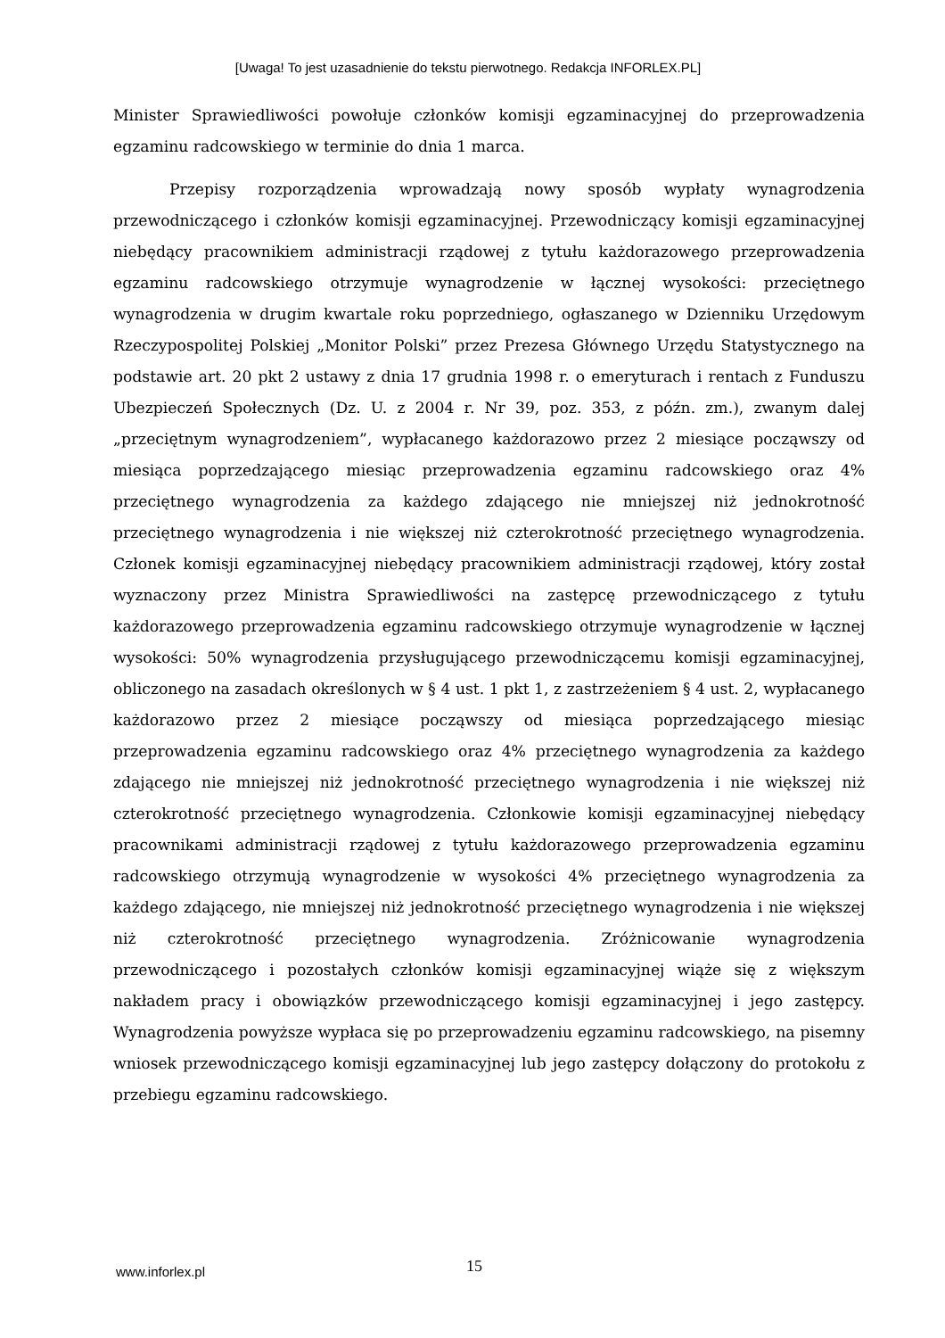[Uwaga! To jest uzasadnienie do tekstu pierwotnego. Redakcja INFORLEX.PL]
Minister Sprawiedliwości powołuje członków komisji egzaminacyjnej do przeprowadzenia egzaminu radcowskiego w terminie do dnia 1 marca.
Przepisy rozporządzenia wprowadzają nowy sposób wypłaty wynagrodzenia przewodniczącego i członków komisji egzaminacyjnej. Przewodniczący komisji egzaminacyjnej niebędący pracownikiem administracji rządowej z tytułu każdorazowego przeprowadzenia egzaminu radcowskiego otrzymuje wynagrodzenie w łącznej wysokości: przeciętnego wynagrodzenia w drugim kwartale roku poprzedniego, ogłaszanego w Dzienniku Urzędowym Rzeczypospolitej Polskiej „Monitor Polski” przez Prezesa Głównego Urzędu Statystycznego na podstawie art. 20 pkt 2 ustawy z dnia 17 grudnia 1998 r. o emeryturach i rentach z Funduszu Ubezpieczeń Społecznych (Dz. U. z 2004 r. Nr 39, poz. 353, z późn. zm.), zwanym dalej „przeciętnym wynagrodzeniem”, wypłacanego każdorazowo przez 2 miesiące począwszy od miesiąca poprzedzającego miesiąc przeprowadzenia egzaminu radcowskiego oraz 4% przeciętnego wynagrodzenia za każdego zdającego nie mniejszej niż jednokrotność przeciętnego wynagrodzenia i nie większej niż czterokrotność przeciętnego wynagrodzenia. Członek komisji egzaminacyjnej niebędący pracownikiem administracji rządowej, który został wyznaczony przez Ministra Sprawiedliwości na zastępcę przewodniczącego z tytułu każdorazowego przeprowadzenia egzaminu radcowskiego otrzymuje wynagrodzenie w łącznej wysokości: 50% wynagrodzenia przysługującego przewodniczącemu komisji egzaminacyjnej, obliczonego na zasadach określonych w § 4 ust. 1 pkt 1, z zastrzeżeniem § 4 ust. 2, wypłacanego każdorazowo przez 2 miesiące począwszy od miesiąca poprzedzającego miesiąc przeprowadzenia egzaminu radcowskiego oraz 4% przeciętnego wynagrodzenia za każdego zdającego nie mniejszej niż jednokrotność przeciętnego wynagrodzenia i nie większej niż czterokrotność przeciętnego wynagrodzenia. Członkowie komisji egzaminacyjnej niebędący pracownikami administracji rządowej z tytułu każdorazowego przeprowadzenia egzaminu radcowskiego otrzymują wynagrodzenie w wysokości 4% przeciętnego wynagrodzenia za każdego zdającego, nie mniejszej niż jednokrotność przeciętnego wynagrodzenia i nie większej niż czterokrotność przeciętnego wynagrodzenia. Zróżnicowanie wynagrodzenia przewodniczącego i pozostałych członków komisji egzaminacyjnej wiąże się z większym nakładem pracy i obowiązków przewodniczącego komisji egzaminacyjnej i jego zastępcy. Wynagrodzenia powyższe wypłaca się po przeprowadzeniu egzaminu radcowskiego, na pisemny wniosek przewodniczącego komisji egzaminacyjnej lub jego zastępcy dołączony do protokołu z przebiegu egzaminu radcowskiego.
www.inforlex.pl 15